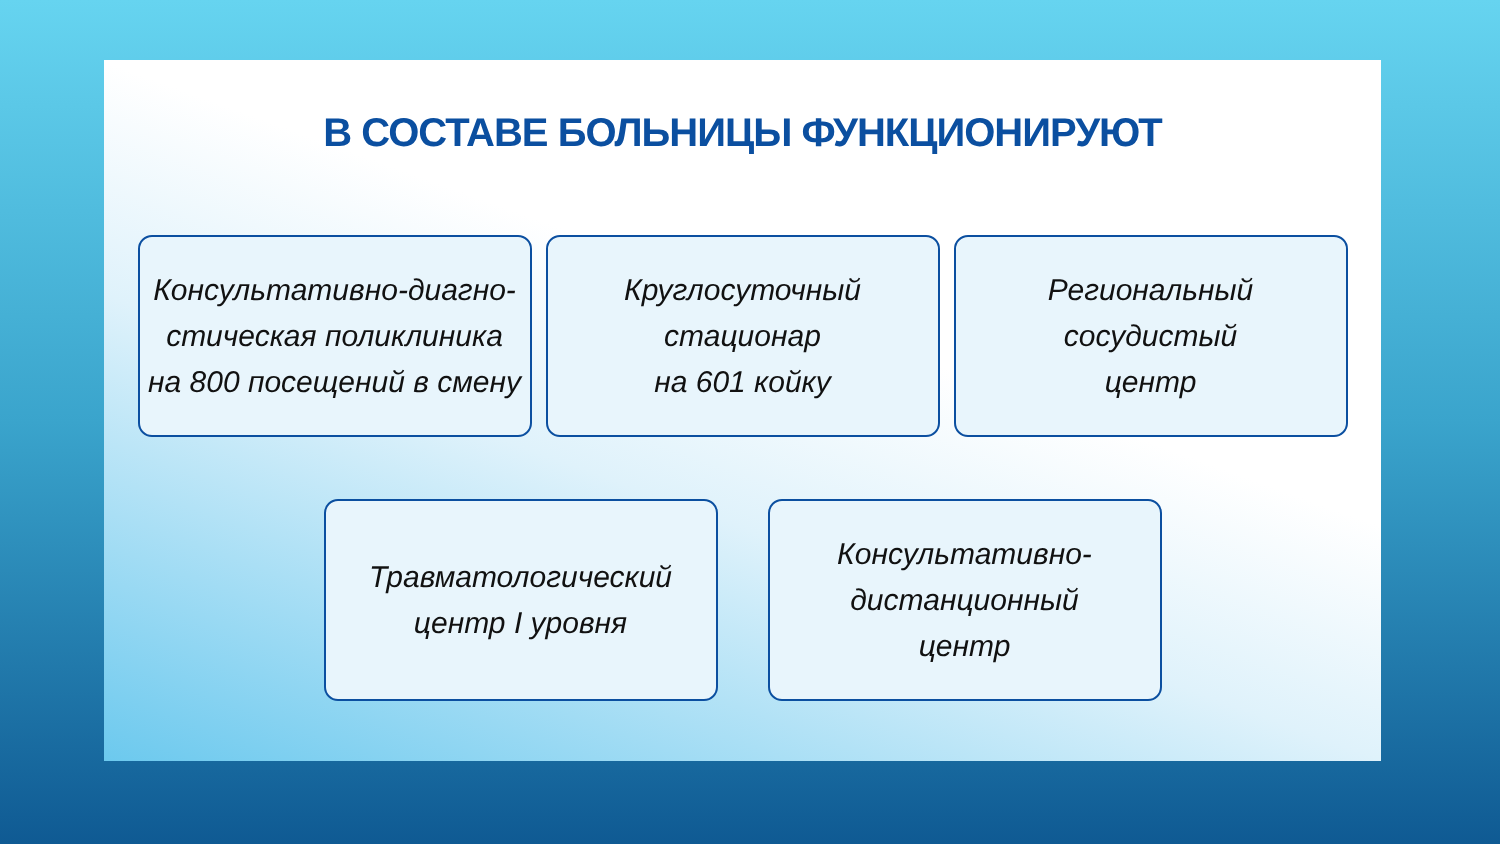В СОСТАВЕ БОЛЬНИЦЫ ФУНКЦИОНИРУЮТ
Консультативно-диагно-
стическая поликлиника
на 800 посещений в смену
Круглосуточный
стационар
на 601 койку
Региональный
сосудистый
центр
Травматологический
центр I уровня
Консультативно-
дистанционный
центр